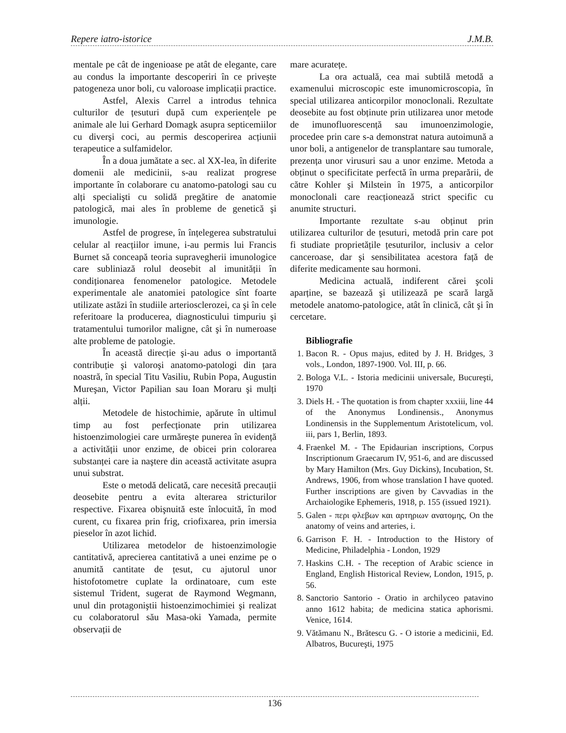Repere iatro-istorice J.M.B.
mentale pe cât de ingenioase pe atât de elegante, care au condus la importante descoperiri în ce privește patogeneza unor boli, cu valoroase implicații practice.
Astfel, Alexis Carrel a introdus tehnica culturilor de țesuturi după cum experiențele pe animale ale lui Gerhard Domagk asupra septicemiilor cu diverşi coci, au permis descoperirea acțiunii terapeutice a sulfamidelor.
În a doua jumătate a sec. al XX-lea, în diferite domenii ale medicinii, s-au realizat progrese importante în colaborare cu anatomo-patologi sau cu alți specialişti cu solidă pregătire de anatomie patologică, mai ales în probleme de genetică şi imunologie.
Astfel de progrese, în înțelegerea substratului celular al reacțiilor imune, i-au permis lui Francis Burnet să conceapă teoria supravegherii imunologice care subliniază rolul deosebit al imunității în condiționarea fenomenelor patologice. Metodele experimentale ale anatomiei patologice sînt foarte utilizate astăzi în studiile arteriosclerozei, ca şi în cele referitoare la producerea, diagnosticului timpuriu şi tratamentului tumorilor maligne, cât şi în numeroase alte probleme de patologie.
În această direcție şi-au adus o importantă contribuție şi valoroşi anatomo-patologi din țara noastră, în special Titu Vasiliu, Rubin Popa, Augustin Mureşan, Victor Papilian sau Ioan Moraru şi mulți alții.
Metodele de histochimie, apărute în ultimul timp au fost perfecționate prin utilizarea histoenzimologiei care urmăreşte punerea în evidență a activității unor enzime, de obicei prin colorarea substanței care ia naştere din această activitate asupra unui substrat.
Este o metodă delicată, care necesită precauții deosebite pentru a evita alterarea stricturilor respective. Fixarea obişnuită este înlocuită, în mod curent, cu fixarea prin frig, criofixarea, prin imersia pieselor în azot lichid.
Utilizarea metodelor de histoenzimologie cantitativă, aprecierea cantitativă a unei enzime pe o anumită cantitate de țesut, cu ajutorul unor histofotometre cuplate la ordinatoare, cum este sistemul Trident, sugerat de Raymond Wegmann, unul din protagoniştii histoenzimochimiei şi realizat cu colaboratorul său Masa-oki Yamada, permite observații de
mare acuratețe.
La ora actuală, cea mai subtilă metodă a examenului microscopic este imunomicroscopia, în special utilizarea anticorpilor monoclonali. Rezultate deosebite au fost obținute prin utilizarea unor metode de imunofluorescență sau imunoenzimologie, procedee prin care s-a demonstrat natura autoimună a unor boli, a antigenelor de transplantare sau tumorale, prezența unor virusuri sau a unor enzime. Metoda a obținut o specificitate perfectă în urma preparării, de către Kohler şi Milstein în 1975, a anticorpilor monoclonali care reacționează strict specific cu anumite structuri.
Importante rezultate s-au obținut prin utilizarea culturilor de țesuturi, metodă prin care pot fi studiate proprietățile țesuturilor, inclusiv a celor canceroase, dar şi sensibilitatea acestora față de diferite medicamente sau hormoni.
Medicina actuală, indiferent cărei şcoli aparține, se bazează şi utilizează pe scară largă metodele anatomo-patologice, atât în clinică, cât şi în cercetare.
Bibliografie
1. Bacon R. - Opus majus, edited by J. H. Bridges, 3 vols., London, 1897-1900. Vol. III, p. 66.
2. Bologa V.L. - Istoria medicinii universale, Bucureşti, 1970
3. Diels H. - The quotation is from chapter xxxiii, line 44 of the Anonymus Londinensis., Anonymus Londinensis in the Supplementum Aristotelicum, vol. iii, pars 1, Berlin, 1893.
4. Fraenkel M. - The Epidaurian inscriptions, Corpus Inscriptionum Graecarum IV, 951-6, and are discussed by Mary Hamilton (Mrs. Guy Dickins), Incubation, St. Andrews, 1906, from whose translation I have quoted. Further inscriptions are given by Cavvadias in the Archaiologike Ephemeris, 1918, p. 155 (issued 1921).
5. Galen - περι φλεβων και αρτηριων ανατομης, On the anatomy of veins and arteries, i.
6. Garrison F. H. - Introduction to the History of Medicine, Philadelphia - London, 1929
7. Haskins C.H. - The reception of Arabic science in England, English Historical Review, London, 1915, p. 56.
8. Sanctorio Santorio - Oratio in archilyceo patavino anno 1612 habita; de medicina statica aphorismi. Venice, 1614.
9. Vătămanu N., Brătescu G. - O istorie a medicinii, Ed. Albatros, Bucureşti, 1975
136